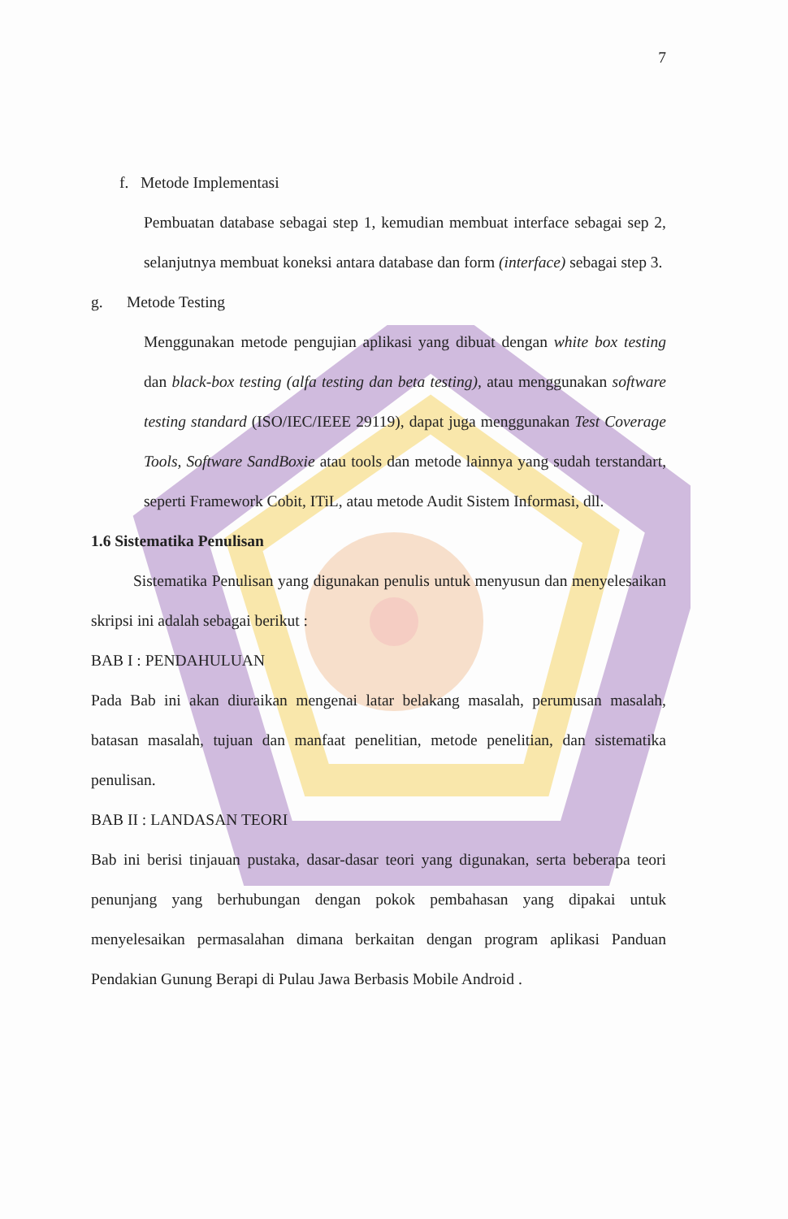7
f. Metode Implementasi
Pembuatan database sebagai step 1, kemudian membuat interface sebagai sep 2, selanjutnya membuat koneksi antara database dan form (interface) sebagai step 3.
g. Metode Testing
Menggunakan metode pengujian aplikasi yang dibuat dengan white box testing dan black-box testing (alfa testing dan beta testing), atau menggunakan software testing standard (ISO/IEC/IEEE 29119), dapat juga menggunakan Test Coverage Tools, Software SandBoxie atau tools dan metode lainnya yang sudah terstandart, seperti Framework Cobit, ITiL, atau metode Audit Sistem Informasi, dll.
1.6 Sistematika Penulisan
Sistematika Penulisan yang digunakan penulis untuk menyusun dan menyelesaikan skripsi ini adalah sebagai berikut :
BAB I : PENDAHULUAN
Pada Bab ini akan diuraikan mengenai latar belakang masalah, perumusan masalah, batasan masalah, tujuan dan manfaat penelitian, metode penelitian, dan sistematika penulisan.
BAB II : LANDASAN TEORI
Bab ini berisi tinjauan pustaka, dasar-dasar teori yang digunakan, serta beberapa teori penunjang yang berhubungan dengan pokok pembahasan yang dipakai untuk menyelesaikan permasalahan dimana berkaitan dengan program aplikasi Panduan Pendakian Gunung Berapi di Pulau Jawa Berbasis Mobile Android .